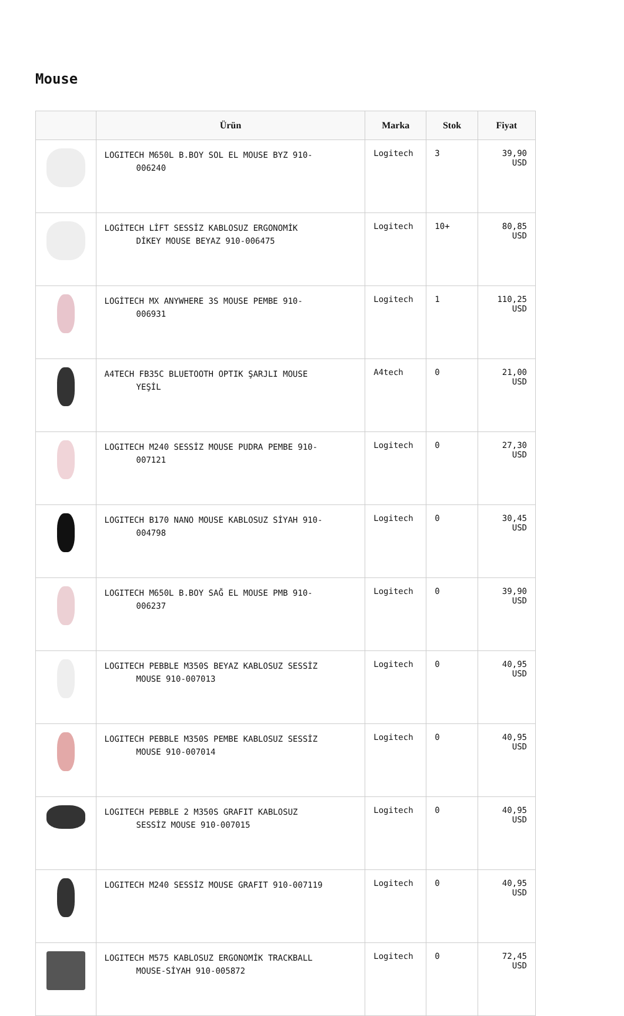Mouse
| | Ürün | Marka | Stok | Fiyat |
| --- | --- | --- | --- | --- |
| | LOGITECH M650L B.BOY SOL EL MOUSE BYZ 910- 006240 | Logitech | 3 | 39,90 USD |
| | LOGİTECH LİFT SESSİZ KABLOSUZ ERGONOMİK DİKEY MOUSE BEYAZ 910-006475 | Logitech | 10+ | 80,85 USD |
| | LOGİTECH MX ANYWHERE 3S MOUSE PEMBE 910- 006931 | Logitech | 1 | 110,25 USD |
| | A4TECH FB35C BLUETOOTH OPTIK ŞARJLI MOUSE YEŞİL | A4tech | 0 | 21,00 USD |
| | LOGITECH M240 SESSİZ MOUSE PUDRA PEMBE 910- 007121 | Logitech | 0 | 27,30 USD |
| | LOGITECH B170 NANO MOUSE KABLOSUZ SİYAH 910- 004798 | Logitech | 0 | 30,45 USD |
| | LOGITECH M650L B.BOY SAĞ EL MOUSE PMB 910- 006237 | Logitech | 0 | 39,90 USD |
| | LOGITECH PEBBLE M350S BEYAZ KABLOSUZ SESSİZ MOUSE 910-007013 | Logitech | 0 | 40,95 USD |
| | LOGITECH PEBBLE M350S PEMBE KABLOSUZ SESSİZ MOUSE 910-007014 | Logitech | 0 | 40,95 USD |
| | LOGITECH PEBBLE 2 M350S GRAFIT KABLOSUZ SESSİZ MOUSE 910-007015 | Logitech | 0 | 40,95 USD |
| | LOGITECH M240 SESSİZ MOUSE GRAFIT 910-007119 | Logitech | 0 | 40,95 USD |
| | LOGITECH M575 KABLOSUZ ERGONOMİK TRACKBALL MOUSE-SİYAH 910-005872 | Logitech | 0 | 72,45 USD |